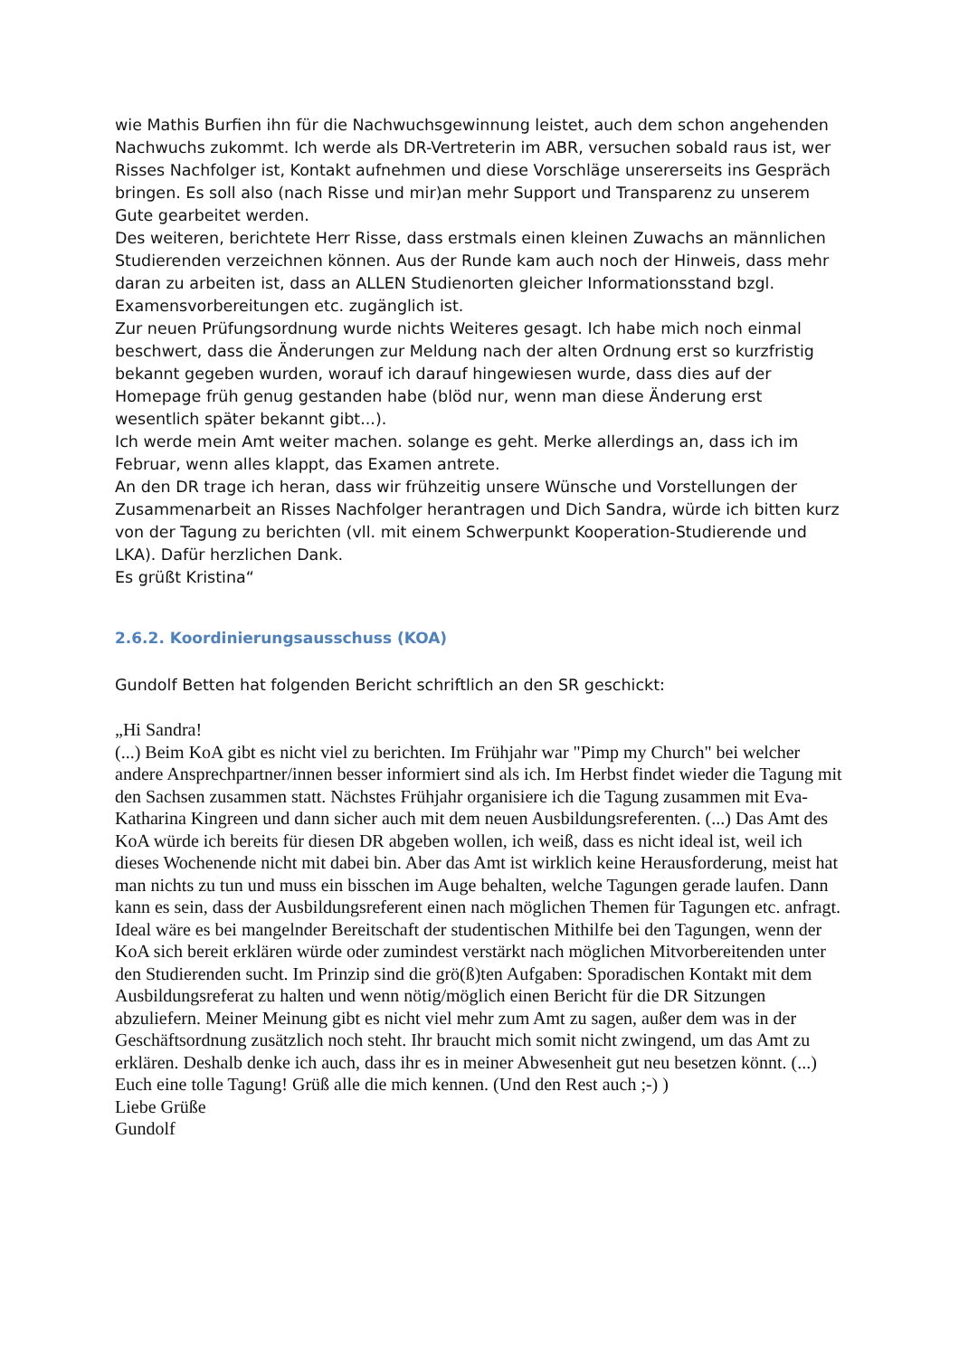wie Mathis Burfien ihn für die Nachwuchsgewinnung leistet, auch dem schon angehenden Nachwuchs zukommt. Ich werde als DR-Vertreterin im ABR, versuchen sobald raus ist, wer Risses Nachfolger ist, Kontakt aufnehmen und diese Vorschläge unsererseits ins Gespräch bringen. Es soll also (nach Risse und mir)an mehr Support und Transparenz zu unserem Gute gearbeitet werden.
Des weiteren, berichtete Herr Risse, dass erstmals einen kleinen Zuwachs an männlichen Studierenden verzeichnen können. Aus der Runde kam auch noch der Hinweis, dass mehr daran zu arbeiten ist, dass an ALLEN Studienorten gleicher Informationsstand bzgl. Examensvorbereitungen etc. zugänglich ist.
Zur neuen Prüfungsordnung wurde nichts Weiteres gesagt. Ich habe mich noch einmal beschwert, dass die Änderungen zur Meldung nach der alten Ordnung erst so kurzfristig bekannt gegeben wurden, worauf ich darauf hingewiesen wurde, dass dies auf der Homepage früh genug gestanden habe (blöd nur, wenn man diese Änderung erst wesentlich später bekannt gibt...).
Ich werde mein Amt weiter machen. solange es geht. Merke allerdings an, dass ich im Februar, wenn alles klappt, das Examen antrete.
An den DR trage ich heran, dass wir frühzeitig unsere Wünsche und Vorstellungen der Zusammenarbeit an Risses Nachfolger herantragen und Dich Sandra, würde ich bitten kurz von der Tagung zu berichten (vll. mit einem Schwerpunkt Kooperation-Studierende und LKA). Dafür herzlichen Dank.
Es grüßt Kristina“
2.6.2. Koordinierungsausschuss (KOA)
Gundolf Betten hat folgenden Bericht schriftlich an den SR geschickt:
„Hi Sandra!
(...) Beim KoA gibt es nicht viel zu berichten. Im Frühjahr war "Pimp my Church" bei welcher andere Ansprechpartner/innen besser informiert sind als ich. Im Herbst findet wieder die Tagung mit den Sachsen zusammen statt. Nächstes Frühjahr organisiere ich die Tagung zusammen mit Eva-Katharina Kingreen und dann sicher auch mit dem neuen Ausbildungsreferenten. (...) Das Amt des KoA würde ich bereits für diesen DR abgeben wollen, ich weiß, dass es nicht ideal ist, weil ich dieses Wochenende nicht mit dabei bin. Aber das Amt ist wirklich keine Herausforderung, meist hat man nichts zu tun und muss ein bisschen im Auge behalten, welche Tagungen gerade laufen. Dann kann es sein, dass der Ausbildungsreferent einen nach möglichen Themen für Tagungen etc. anfragt. Ideal wäre es bei mangelnder Bereitschaft der studentischen Mithilfe bei den Tagungen, wenn der KoA sich bereit erklären würde oder zumindest verstärkt nach möglichen Mitvorbereitenden unter den Studierenden sucht. Im Prinzip sind die grö(ß)ten Aufgaben: Sporadischen Kontakt mit dem Ausbildungsreferat zu halten und wenn nötig/möglich einen Bericht für die DR Sitzungen abzuliefern. Meiner Meinung gibt es nicht viel mehr zum Amt zu sagen, außer dem was in der Geschäftsordnung zusätzlich noch steht. Ihr braucht mich somit nicht zwingend, um das Amt zu erklären. Deshalb denke ich auch, dass ihr es in meiner Abwesenheit gut neu besetzen könnt. (...) Euch eine tolle Tagung! Grüß alle die mich kennen. (Und den Rest auch ;-) )
Liebe Grüße
Gundolf